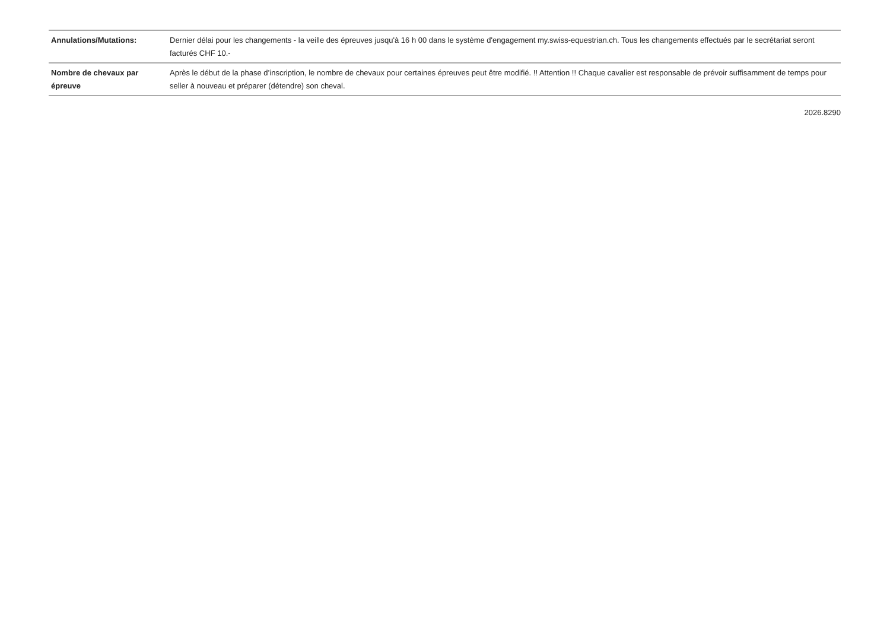| Annulations/Mutations: | Dernier délai pour les changements - la veille des épreuves jusqu'à 16 h 00 dans le système d'engagement my.swiss-equestrian.ch. Tous les changements effectués par le secrétariat seront facturés CHF 10.- |
| Nombre de chevaux par épreuve | Après le début de la phase d’inscription, le nombre de chevaux pour certaines épreuves peut être modifié. !! Attention !! Chaque cavalier est responsable de prévoir suffisamment de temps pour seller à nouveau et préparer (détendre) son cheval. |
2026.8290